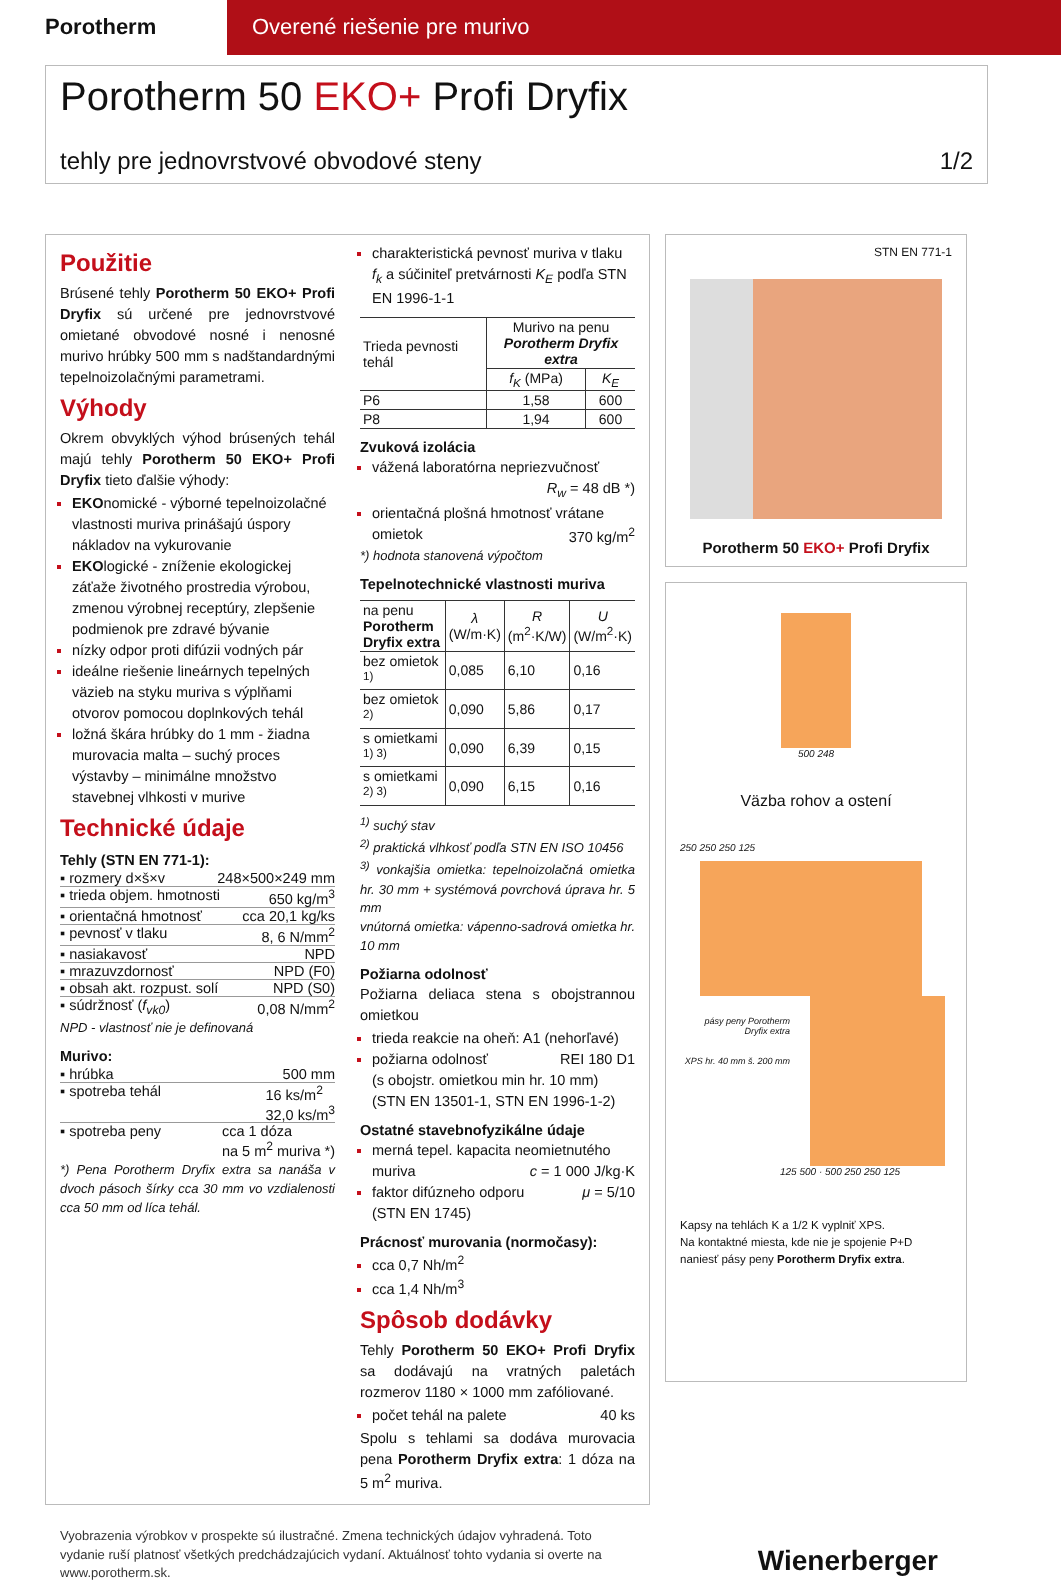Porotherm Overené riešenie pre murivo
Porotherm 50 EKO+ Profi Dryfix
tehly pre jednovrstvové obvodové steny 1/2
Použitie
Brúsené tehly Porotherm 50 EKO+ Profi Dryfix sú určené pre jednovrstvové omietané obvodové nosné i nenosné murivo hrúbky 500 mm s nadštandardnými tepelnoizolačnými parametrami.
Výhody
Okrem obvyklých výhod brúsených tehál majú tehly Porotherm 50 EKO+ Profi Dryfix tieto ďalšie výhody:
EKOnomické - výborné tepelnoizolačné vlastnosti muriva prinášajú úspory nákladov na vykurovanie
EKOlogické - zníženie ekologickej záťaže životného prostredia výrobou, zmenou výrobnej receptúry, zlepšenie podmienok pre zdravé bývanie
nízky odpor proti difúzii vodných pár
ideálne riešenie lineárnych tepelných väzieb na styku muriva s výplňami otvorov pomocou doplnkových tehál
ložná škára hrúbky do 1 mm - žiadna murovacia malta – suchý proces výstavby – minimálne množstvo stavebnej vlhkosti v murive
Technické údaje
Tehly (STN EN 771-1):
▪ rozmery d×š×v 248×500×249 mm
▪ trieda objem. hmotnosti 650 kg/m<sup>3</sup>
▪ orientačná hmotnosť cca 20,1 kg/ks
▪ pevnosť v tlaku 8, 6 N/mm<sup>2</sup>
▪ nasiakavosť NPD
▪ mrazuvzdornosť NPD (F0)
▪ obsah akt. rozpust. solí NPD (S0)
▪ súdržnosť (f<sub>vk0</sub>) 0,08 N/mm<sup>2</sup>
NPD - vlastnosť nie je definovaná
Murivo:
▪ hrúbka 500 mm
▪ spotreba tehál 16 ks/m<sup>2</sup>
32,0 ks/m<sup>3</sup>
▪ spotreba peny cca 1 dóza
na 5 m<sup>2</sup> muriva *)
*) Pena Porotherm Dryfix extra sa nanáša v dvoch pásoch šírky cca 30 mm vo vzdialenosti cca 50 mm od líca tehál.
charakteristická pevnosť muriva v tlaku f<sub>k</sub> a súčiniteľ pretvárnosti K<sub>E</sub> podľa STN EN 1996-1-1
| Trieda pevnosti tehál | Murivo na penu Porotherm Dryfix extra | |
| --- | --- | --- |
| | f<sub>K</sub> (MPa) | K<sub>E</sub> |
| P6 | 1,58 | 600 |
| P8 | 1,94 | 600 |
Zvuková izolácia
vážená laboratórna nepriezvučnosť
R<sub>w</sub> = 48 dB *)
orientačná plošná hmotnosť vrátane omietok 370 kg/m<sup>2</sup>
*) hodnota stanovená výpočtom
Tepelnotechnické vlastnosti muriva
| na penu Porotherm Dryfix extra | λ (W/m·K) | R (m<sup>2</sup>·K/W) | U (W/m<sup>2</sup>·K) |
| --- | --- | --- | --- |
| bez omietok <sup>1)</sup> | 0,085 | 6,10 | 0,16 |
| bez omietok <sup>2)</sup> | 0,090 | 5,86 | 0,17 |
| s omietkami <sup>1) 3)</sup> | 0,090 | 6,39 | 0,15 |
| s omietkami <sup>2) 3)</sup> | 0,090 | 6,15 | 0,16 |
<sup>1)</sup> suchý stav
<sup>2)</sup> praktická vlhkosť podľa STN EN ISO 10456
<sup>3)</sup> vonkajšia omietka: tepelnoizolačná omietka hr. 30 mm + systémová povrchová úprava hr. 5 mm
vnútorná omietka: vápenno-sadrová omietka hr. 10 mm
Požiarna odolnosť
Požiarna deliaca stena s obojstrannou omietkou
trieda reakcie na oheň: A1 (nehorľavé)
požiarna odolnosť REI 180 D1
(s obojstr. omietkou min hr. 10 mm) (STN EN 13501-1, STN EN 1996-1-2)
Ostatné stavebnofyzikálne údaje
merná tepel. kapacita neomietnutého muriva c = 1 000 J/kg·K
faktor difúzneho odporu μ = 5/10
(STN EN 1745)
Prácnosť murovania (normočasy):
cca 0,7 Nh/m<sup>2</sup>
cca 1,4 Nh/m<sup>3</sup>
Spôsob dodávky
Tehly Porotherm 50 EKO+ Profi Dryfix sa dodávajú na vratných paletách rozmerov 1180 × 1000 mm zafóliované.
počet tehál na palete 40 ks
Spolu s tehlami sa dodáva murovacia pena Porotherm Dryfix extra: 1 dóza na 5 m<sup>2</sup> muriva.
STN EN 771-1
Porotherm 50 EKO+ Profi Dryfix
500 248
Väzba rohov a ostení
250 250 250 125
pásy peny Porotherm Dryfix extra
XPS hr. 40 mm š. 200 mm
125 500 · 500 250 250 125
Kapsy na tehlách K a 1/2 K vyplniť XPS.
Na kontaktné miesta, kde nie je spojenie P+D naniesť pásy peny Porotherm Dryfix extra.
Vyobrazenia výrobkov v prospekte sú ilustračné. Zmena technických údajov vyhradená. Toto vydanie ruší platnosť všetkých predchádzajúcich vydaní. Aktuálnosť tohto vydania si overte na www.porotherm.sk.
Wienerberger